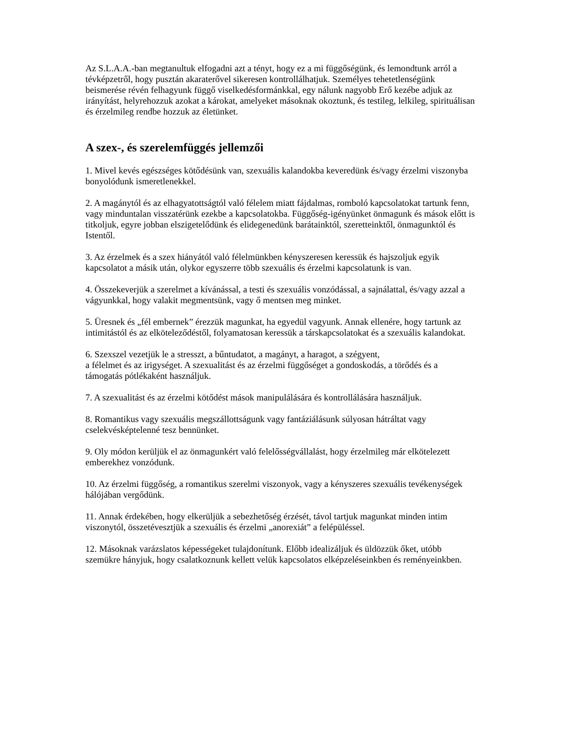Az S.L.A.A.-ban megtanultuk elfogadni azt a tényt, hogy ez a mi függőségünk, és lemondtunk arról a tévképzetről, hogy pusztán akaraterővel sikeresen kontrollálhatjuk. Személyes tehetetlenségünk beismerése révén felhagyunk függő viselkedésformánkkal, egy nálunk nagyobb Erő kezébe adjuk az irányítást, helyrehozzuk azokat a károkat, amelyeket másoknak okoztunk, és testileg, lelkileg, spirituálisan és érzelmileg rendbe hozzuk az életünket.
A szex-, és szerelemfüggés jellemzői
1. Mivel kevés egészséges kötődésünk van, szexuális kalandokba keveredünk és/vagy érzelmi viszonyba bonyolódunk ismeretlenekkel.
2. A magánytól és az elhagyatottságtól való félelem miatt fájdalmas, romboló kapcsolatokat tartunk fenn, vagy minduntalan visszatérünk ezekbe a kapcsolatokba. Függőség-igényünket önmagunk és mások előtt is titkoljuk, egyre jobban elszigetelődünk és elidegenedünk barátainktól, szeretteinktől, önmagunktól és Istentől.
3. Az érzelmek és a szex hiányától való félelmünkben kényszeresen keressük és hajszoljuk egyik kapcsolatot a másik után, olykor egyszerre több szexuális és érzelmi kapcsolatunk is van.
4. Összekeverjük a szerelmet a kívánással, a testi és szexuális vonzódással, a sajnálattal, és/vagy azzal a vágyunkkal, hogy valakit megmentsünk, vagy ő mentsen meg minket.
5. Üresnek és „fél embernek” érezzük magunkat, ha egyedül vagyunk. Annak ellenére, hogy tartunk az intimitástól és az elköteleződéstől, folyamatosan keressük a társkapcsolatokat és a szexuális kalandokat.
6. Szexszel vezetjük le a stresszt, a bűntudatot, a magányt, a haragot, a szégyent,
a félelmet és az irigységet. A szexualitást és az érzelmi függőséget a gondoskodás, a törődés és a támogatás pótlékaként használjuk.
7. A szexualitást és az érzelmi kötődést mások manipulálására és kontrollálására használjuk.
8. Romantikus vagy szexuális megszállottságunk vagy fantáziálásunk súlyosan hátráltat vagy cselekvésképtelenné tesz bennünket.
9. Oly módon kerüljük el az önmagunkért való felelősségvállalást, hogy érzelmileg már elkötelezett emberekhez vonzódunk.
10. Az érzelmi függőség, a romantikus szerelmi viszonyok, vagy a kényszeres szexuális tevékenységek hálójában vergődünk.
11. Annak érdekében, hogy elkerüljük a sebezhetőség érzését, távol tartjuk magunkat minden intim viszonytól, összetévesztjük a szexuális és érzelmi „anorexiát” a felépüléssel.
12. Másoknak varázslatos képességeket tulajdonítunk. Előbb idealizáljuk és üldözzük őket, utóbb szemükre hányjuk, hogy csalatkoznunk kellett velük kapcsolatos elképzeléseinkben és reményeinkben.